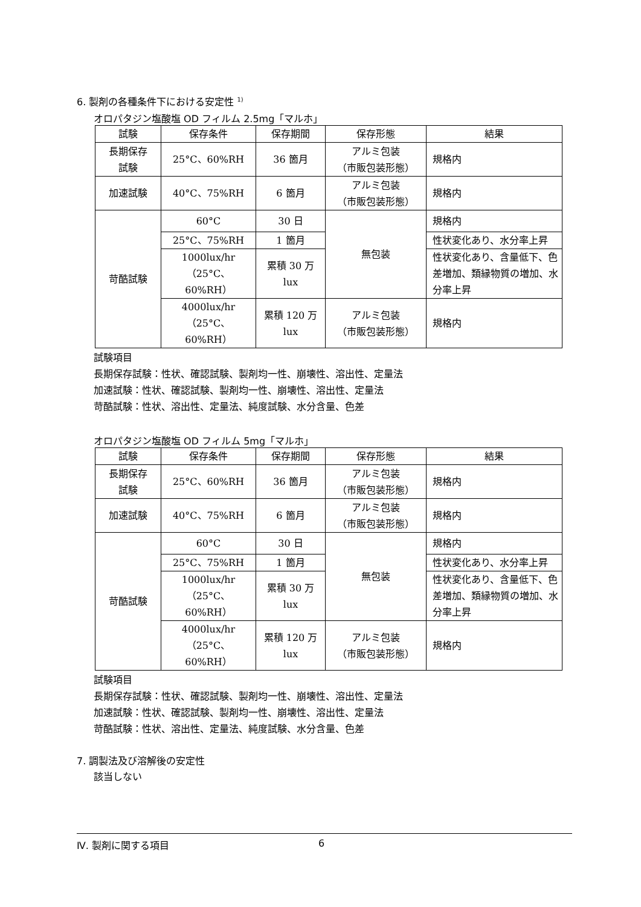6. 製剤の各種条件下における安定性 <sup>1)</sup>
オロパタジン塩酸塩 OD フィルム 2.5mg「マルホ」
| 試験 | 保存条件 | 保存期間 | 保存形態 | 結果 |
| --- | --- | --- | --- | --- |
| 長期保存 試験 | 25°C、60%RH | 36 箇月 | アルミ包装 （市販包装形態） | 規格内 |
| 加速試験 | 40°C、75%RH | 6 箇月 | アルミ包装 （市販包装形態） | 規格内 |
| 苛酷試験 | 60°C | 30 日 | 無包装 | 規格内 |
| | 25°C、75%RH | 1 箇月 | | 性状変化あり、水分率上昇 |
| | 1000lux/hr （25°C、60%RH） | 累積 30 万 lux | | 性状変化あり、含量低下、色差増加、類縁物質の増加、水分率上昇 |
| | 4000lux/hr （25°C、60%RH） | 累積 120 万 lux | アルミ包装 （市販包装形態） | 規格内 |
試験項目
長期保存試験：性状、確認試験、製剤均一性、崩壊性、溶出性、定量法
加速試験：性状、確認試験、製剤均一性、崩壊性、溶出性、定量法
苛酷試験：性状、溶出性、定量法、純度試験、水分含量、色差
オロパタジン塩酸塩 OD フィルム 5mg「マルホ」
| 試験 | 保存条件 | 保存期間 | 保存形態 | 結果 |
| --- | --- | --- | --- | --- |
| 長期保存 試験 | 25°C、60%RH | 36 箇月 | アルミ包装 （市販包装形態） | 規格内 |
| 加速試験 | 40°C、75%RH | 6 箇月 | アルミ包装 （市販包装形態） | 規格内 |
| 苛酷試験 | 60°C | 30 日 | 無包装 | 規格内 |
| | 25°C、75%RH | 1 箇月 | | 性状変化あり、水分率上昇 |
| | 1000lux/hr （25°C、60%RH） | 累積 30 万 lux | | 性状変化あり、含量低下、色差増加、類縁物質の増加、水分率上昇 |
| | 4000lux/hr （25°C、60%RH） | 累積 120 万 lux | アルミ包装 （市販包装形態） | 規格内 |
試験項目
長期保存試験：性状、確認試験、製剤均一性、崩壊性、溶出性、定量法
加速試験：性状、確認試験、製剤均一性、崩壊性、溶出性、定量法
苛酷試験：性状、溶出性、定量法、純度試験、水分含量、色差
7. 調製法及び溶解後の安定性
該当しない
Ⅳ. 製剤に関する項目 6